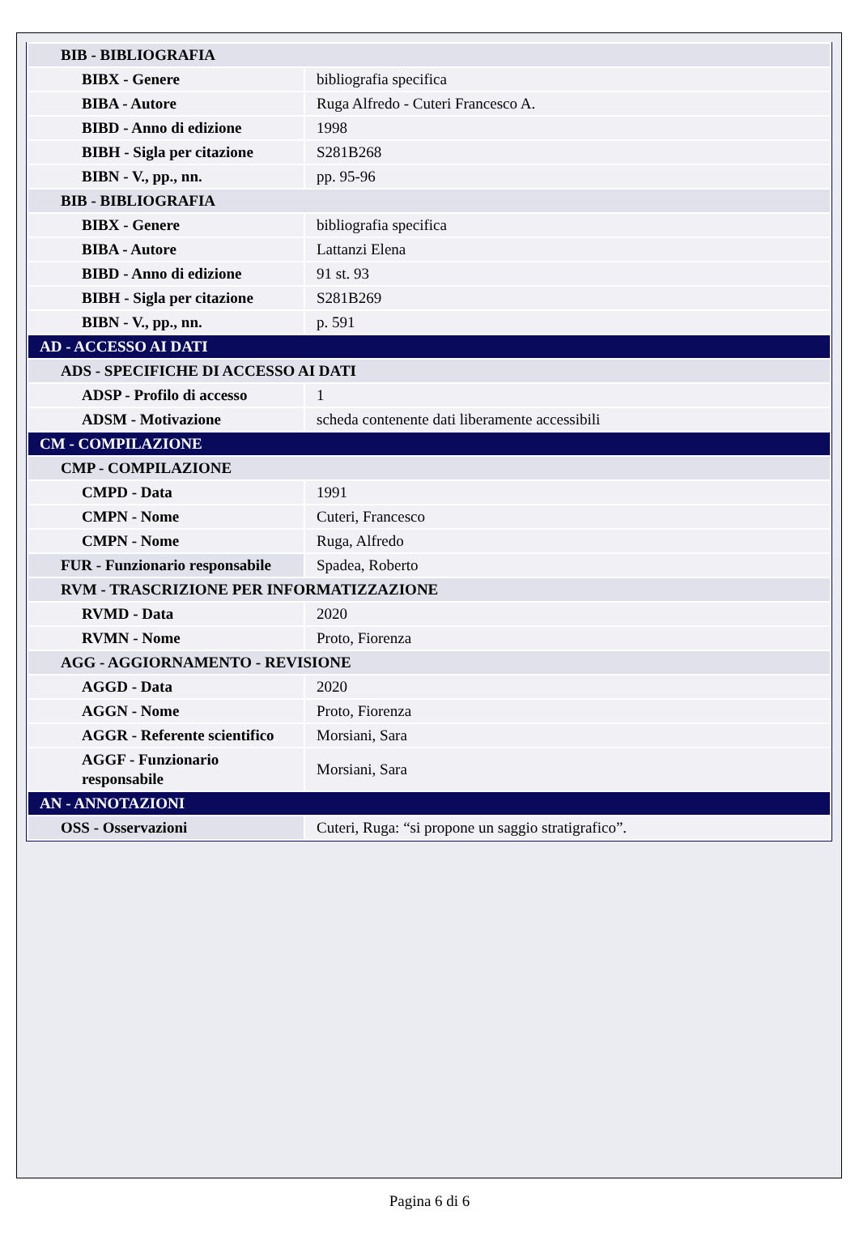| BIB - BIBLIOGRAFIA | |
| BIBX - Genere | bibliografia specifica |
| BIBA - Autore | Ruga Alfredo - Cuteri Francesco A. |
| BIBD - Anno di edizione | 1998 |
| BIBH - Sigla per citazione | S281B268 |
| BIBN - V., pp., nn. | pp. 95-96 |
| BIB - BIBLIOGRAFIA | |
| BIBX - Genere | bibliografia specifica |
| BIBA - Autore | Lattanzi Elena |
| BIBD - Anno di edizione | 91 st. 93 |
| BIBH - Sigla per citazione | S281B269 |
| BIBN - V., pp., nn. | p. 591 |
| AD - ACCESSO AI DATI | |
| ADS - SPECIFICHE DI ACCESSO AI DATI | |
| ADSP - Profilo di accesso | 1 |
| ADSM - Motivazione | scheda contenente dati liberamente accessibili |
| CM - COMPILAZIONE | |
| CMP - COMPILAZIONE | |
| CMPD - Data | 1991 |
| CMPN - Nome | Cuteri, Francesco |
| CMPN - Nome | Ruga, Alfredo |
| FUR - Funzionario responsabile | Spadea, Roberto |
| RVM - TRASCRIZIONE PER INFORMATIZZAZIONE | |
| RVMD - Data | 2020 |
| RVMN - Nome | Proto, Fiorenza |
| AGG - AGGIORNAMENTO - REVISIONE | |
| AGGD - Data | 2020 |
| AGGN - Nome | Proto, Fiorenza |
| AGGR - Referente scientifico | Morsiani, Sara |
| AGGF - Funzionario responsabile | Morsiani, Sara |
| AN - ANNOTAZIONI | |
| OSS - Osservazioni | Cuteri, Ruga: “si propone un saggio stratigrafico”. |
Pagina 6 di 6